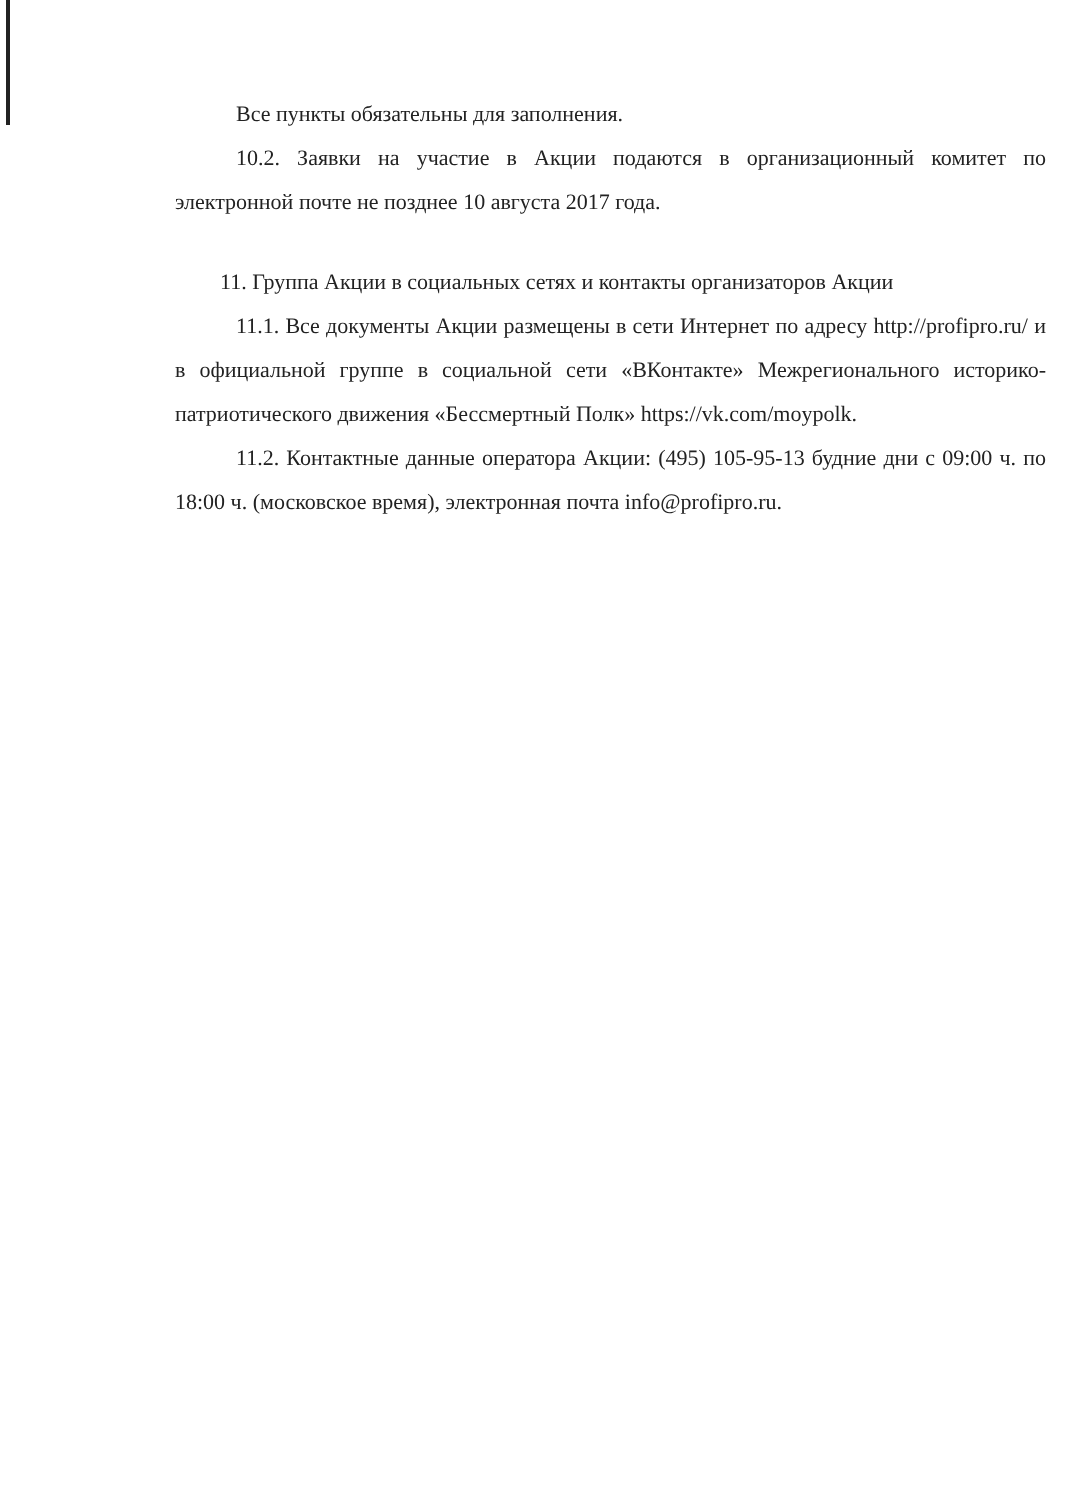Все пункты обязательны для заполнения.
10.2. Заявки на участие в Акции подаются в организационный комитет по электронной почте не позднее 10 августа 2017 года.
11. Группа Акции в социальных сетях и контакты организаторов Акции
11.1. Все документы Акции размещены в сети Интернет по адресу http://profipro.ru/ и в официальной группе в социальной сети «ВКонтакте» Межрегионального историко-патриотического движения «Бессмертный Полк» https://vk.com/moypolk.
11.2. Контактные данные оператора Акции: (495) 105-95-13 будние дни с 09:00 ч. по 18:00 ч. (московское время), электронная почта info@profipro.ru.